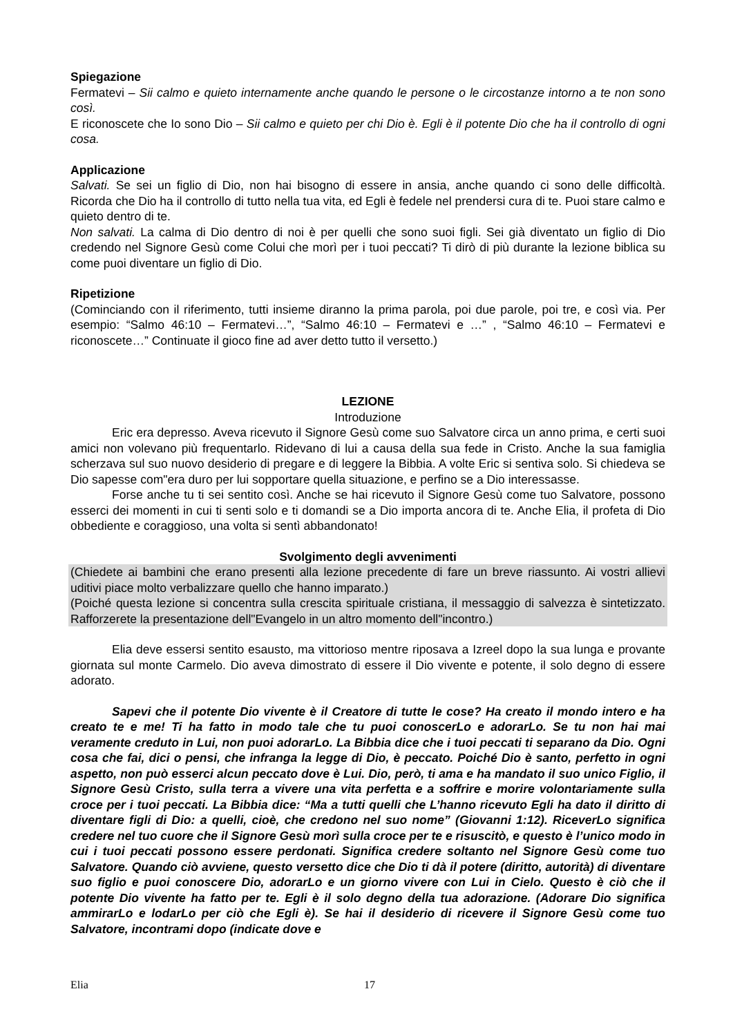Spiegazione
Fermatevi – Sii calmo e quieto internamente anche quando le persone o le circostanze intorno a te non sono così.
E riconoscete che Io sono Dio – Sii calmo e quieto per chi Dio è. Egli è il potente Dio che ha il controllo di ogni cosa.
Applicazione
Salvati. Se sei un figlio di Dio, non hai bisogno di essere in ansia, anche quando ci sono delle difficoltà. Ricorda che Dio ha il controllo di tutto nella tua vita, ed Egli è fedele nel prendersi cura di te. Puoi stare calmo e quieto dentro di te.
Non salvati. La calma di Dio dentro di noi è per quelli che sono suoi figli. Sei già diventato un figlio di Dio credendo nel Signore Gesù come Colui che morì per i tuoi peccati? Ti dirò di più durante la lezione biblica su come puoi diventare un figlio di Dio.
Ripetizione
(Cominciando con il riferimento, tutti insieme diranno la prima parola, poi due parole, poi tre, e così via. Per esempio: “Salmo 46:10 – Fermatevi…”, “Salmo 46:10 – Fermatevi e …” , “Salmo 46:10 – Fermatevi e riconoscete…” Continuate il gioco fine ad aver detto tutto il versetto.)
LEZIONE
Introduzione
Eric era depresso. Aveva ricevuto il Signore Gesù come suo Salvatore circa un anno prima, e certi suoi amici non volevano più frequentarlo. Ridevano di lui a causa della sua fede in Cristo. Anche la sua famiglia scherzava sul suo nuovo desiderio di pregare e di leggere la Bibbia. A volte Eric si sentiva solo. Si chiedeva se Dio sapesse com"era duro per lui sopportare quella situazione, e perfino se a Dio interessasse.
Forse anche tu ti sei sentito così. Anche se hai ricevuto il Signore Gesù come tuo Salvatore, possono esserci dei momenti in cui ti senti solo e ti domandi se a Dio importa ancora di te. Anche Elia, il profeta di Dio obbediente e coraggioso, una volta si sentì abbandonato!
Svolgimento degli avvenimenti
(Chiedete ai bambini che erano presenti alla lezione precedente di fare un breve riassunto. Ai vostri allievi uditivi piace molto verbalizzare quello che hanno imparato.)
(Poiché questa lezione si concentra sulla crescita spirituale cristiana, il messaggio di salvezza è sintetizzato. Rafforzerete la presentazione dell"Evangelo in un altro momento dell"incontro.)
Elia deve essersi sentito esausto, ma vittorioso mentre riposava a Izreel dopo la sua lunga e provante giornata sul monte Carmelo. Dio aveva dimostrato di essere il Dio vivente e potente, il solo degno di essere adorato.
Sapevi che il potente Dio vivente è il Creatore di tutte le cose? Ha creato il mondo intero e ha creato te e me! Ti ha fatto in modo tale che tu puoi conoscerLo e adorarLo. Se tu non hai mai veramente creduto in Lui, non puoi adorarLo. La Bibbia dice che i tuoi peccati ti separano da Dio. Ogni cosa che fai, dici o pensi, che infranga la legge di Dio, è peccato. Poiché Dio è santo, perfetto in ogni aspetto, non può esserci alcun peccato dove è Lui. Dio, però, ti ama e ha mandato il suo unico Figlio, il Signore Gesù Cristo, sulla terra a vivere una vita perfetta e a soffrire e morire volontariamente sulla croce per i tuoi peccati. La Bibbia dice: “Ma a tutti quelli che L’hanno ricevuto Egli ha dato il diritto di diventare figli di Dio: a quelli, cioè, che credono nel suo nome” (Giovanni 1:12). RiceverLo significa credere nel tuo cuore che il Signore Gesù morì sulla croce per te e risuscitò, e questo è l’unico modo in cui i tuoi peccati possono essere perdonati. Significa credere soltanto nel Signore Gesù come tuo Salvatore. Quando ciò avviene, questo versetto dice che Dio ti dà il potere (diritto, autorità) di diventare suo figlio e puoi conoscere Dio, adorarLo e un giorno vivere con Lui in Cielo. Questo è ciò che il potente Dio vivente ha fatto per te. Egli è il solo degno della tua adorazione. (Adorare Dio significa ammirarLo e lodarLo per ciò che Egli è). Se hai il desiderio di ricevere il Signore Gesù come tuo Salvatore, incontrami dopo (indicate dove e
Elia 17